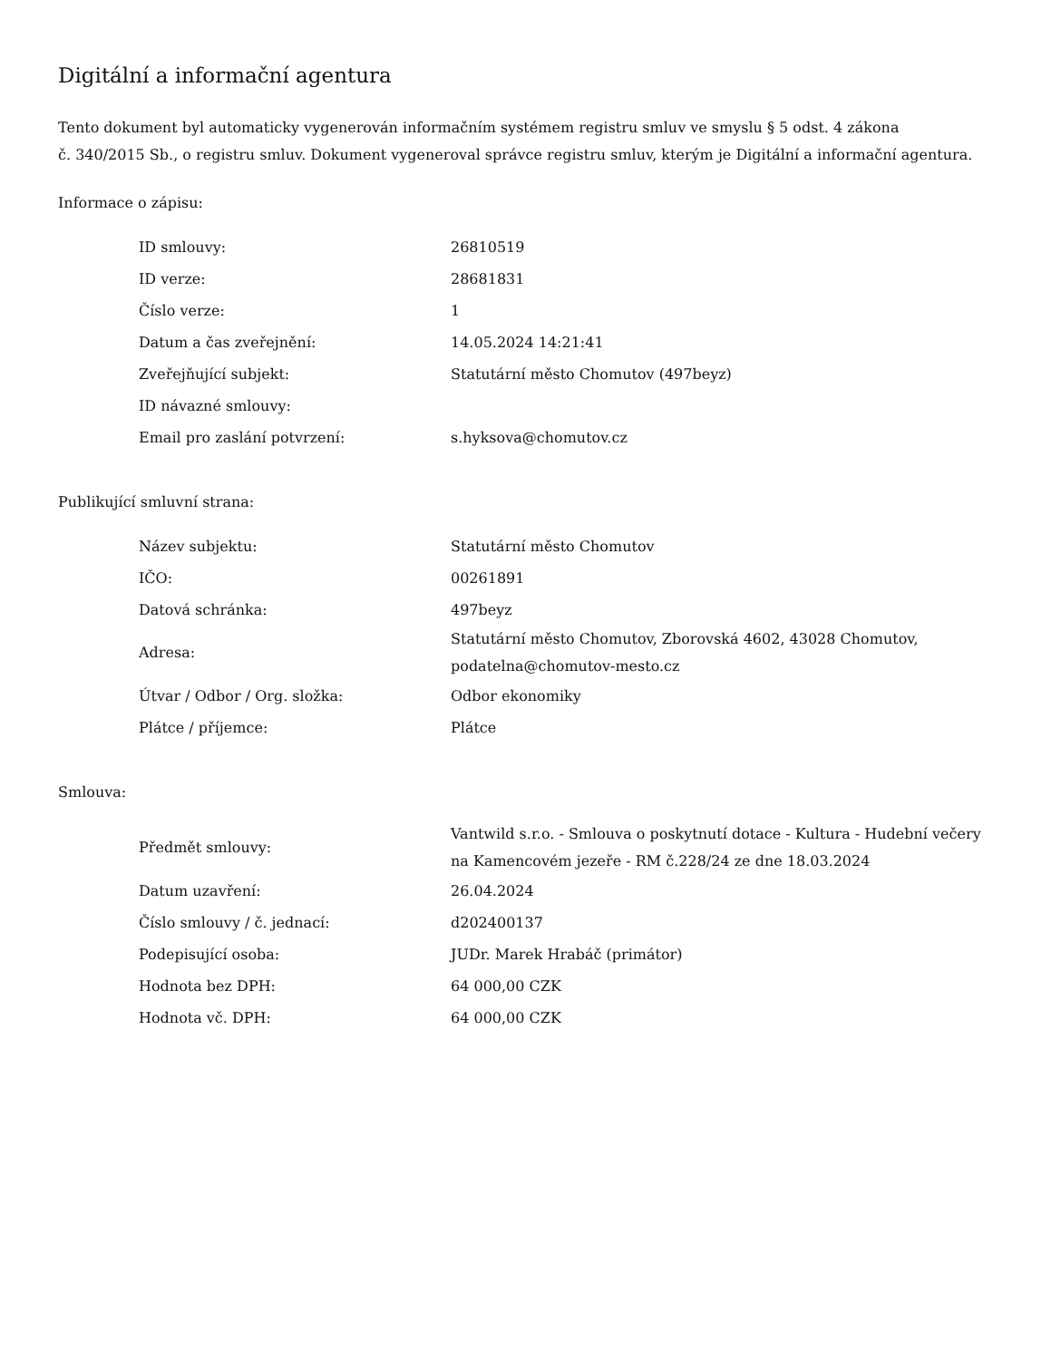Digitální a informační agentura
Tento dokument byl automaticky vygenerován informačním systémem registru smluv ve smyslu § 5 odst. 4 zákona
č. 340/2015 Sb., o registru smluv. Dokument vygeneroval správce registru smluv, kterým je Digitální a informační agentura.
Informace o zápisu:
| ID smlouvy: | 26810519 |
| ID verze: | 28681831 |
| Číslo verze: | 1 |
| Datum a čas zveřejnění: | 14.05.2024 14:21:41 |
| Zveřejňující subjekt: | Statutární město Chomutov (497beyz) |
| ID návazné smlouvy: | |
| Email pro zaslání potvrzení: | s.hyksova@chomutov.cz |
Publikující smluvní strana:
| Název subjektu: | Statutární město Chomutov |
| IČO: | 00261891 |
| Datová schránka: | 497beyz |
| Adresa: | Statutární město Chomutov, Zborovská 4602, 43028 Chomutov, podatelna@chomutov-mesto.cz |
| Útvar / Odbor / Org. složka: | Odbor ekonomiky |
| Plátce / příjemce: | Plátce |
Smlouva:
| Předmět smlouvy: | Vantwild s.r.o. - Smlouva o poskytnutí dotace - Kultura - Hudební večery na Kamencovém jezeře - RM č.228/24 ze dne 18.03.2024 |
| Datum uzavření: | 26.04.2024 |
| Číslo smlouvy / č. jednací: | d202400137 |
| Podepisující osoba: | JUDr. Marek Hrabáč (primátor) |
| Hodnota bez DPH: | 64 000,00 CZK |
| Hodnota vč. DPH: | 64 000,00 CZK |